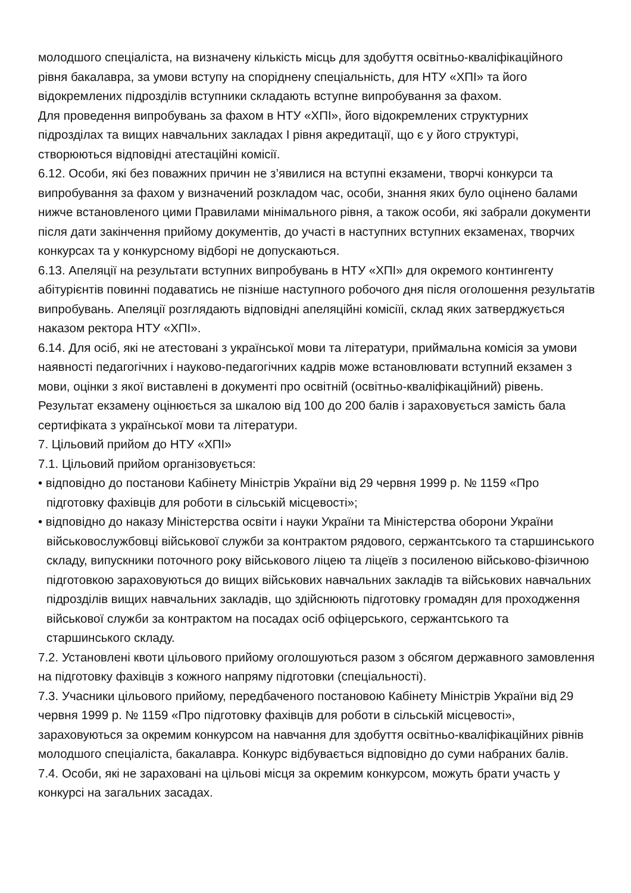молодшого спеціаліста, на визначену кількість місць для здобуття освітньо-кваліфікаційного рівня бакалавра, за умови вступу на споріднену спеціальність, для НТУ «ХПІ» та його відокремлених підрозділів вступники складають вступне випробування за фахом.
Для проведення випробувань за фахом в НТУ «ХПІ», його відокремлених структурних підрозділах та вищих навчальних закладах І рівня акредитації, що є у його структурі, створюються відповідні атестаційні комісії.
6.12. Особи, які без поважних причин не з’явилися на вступні екзамени, творчі конкурси та випробування за фахом у визначений розкладом час, особи, знання яких було оцінено балами нижче встановленого цими Правилами мінімального рівня, а також особи, які забрали документи після дати закінчення прийому документів, до участі в наступних вступних екзаменах, творчих конкурсах та у конкурсному відборі не допускаються.
6.13. Апеляції на результати вступних випробувань в НТУ «ХПІ» для окремого контингенту абітурієнтів повинні подаватись не пізніше наступного робочого дня після оголошення результатів випробувань. Апеляції розглядають відповідні апеляційні комісіїі, склад яких затверджується наказом ректора НТУ «ХПІ».
6.14. Для осіб, які не атестовані з української мови та літератури, приймальна комісія за умови наявності педагогічних і науково-педагогічних кадрів може встановлювати вступний екзамен з мови, оцінки з якої виставлені в документі про освітній (освітньо-кваліфікаційний) рівень.
Результат екзамену оцінюється за шкалою від 100 до 200 балів і зараховується замість бала сертифіката з української мови та літератури.
7. Цільовий прийом до НТУ «ХПІ»
7.1. Цільовий прийом організовується:
• відповідно до постанови Кабінету Міністрів України від 29 червня 1999 р. № 1159 «Про підготовку фахівців для роботи в сільській місцевості»;
• відповідно до наказу Міністерства освіти і науки України та Міністерства оборони України військовослужбовці військової служби за контрактом рядового, сержантського та старшинського складу, випускники поточного року військового ліцею та ліцеїв з посиленою військово-фізичною підготовкою зараховуються до вищих військових навчальних закладів та військових навчальних підрозділів вищих навчальних закладів, що здійснюють підготовку громадян для проходження військової служби за контрактом на посадах осіб офіцерського, сержантського та старшинського складу.
7.2. Установлені квоти цільового прийому оголошуються разом з обсягом державного замовлення на підготовку фахівців з кожного напряму підготовки (спеціальності).
7.3. Учасники цільового прийому, передбаченого постановою Кабінету Міністрів України від 29 червня 1999 р. № 1159 «Про підготовку фахівців для роботи в сільській місцевості», зараховуються за окремим конкурсом на навчання для здобуття освітньо-кваліфікаційних рівнів молодшого спеціаліста, бакалавра. Конкурс відбувається відповідно до суми набраних балів.
7.4. Особи, які не зараховані на цільові місця за окремим конкурсом, можуть брати участь у конкурсі на загальних засадах.